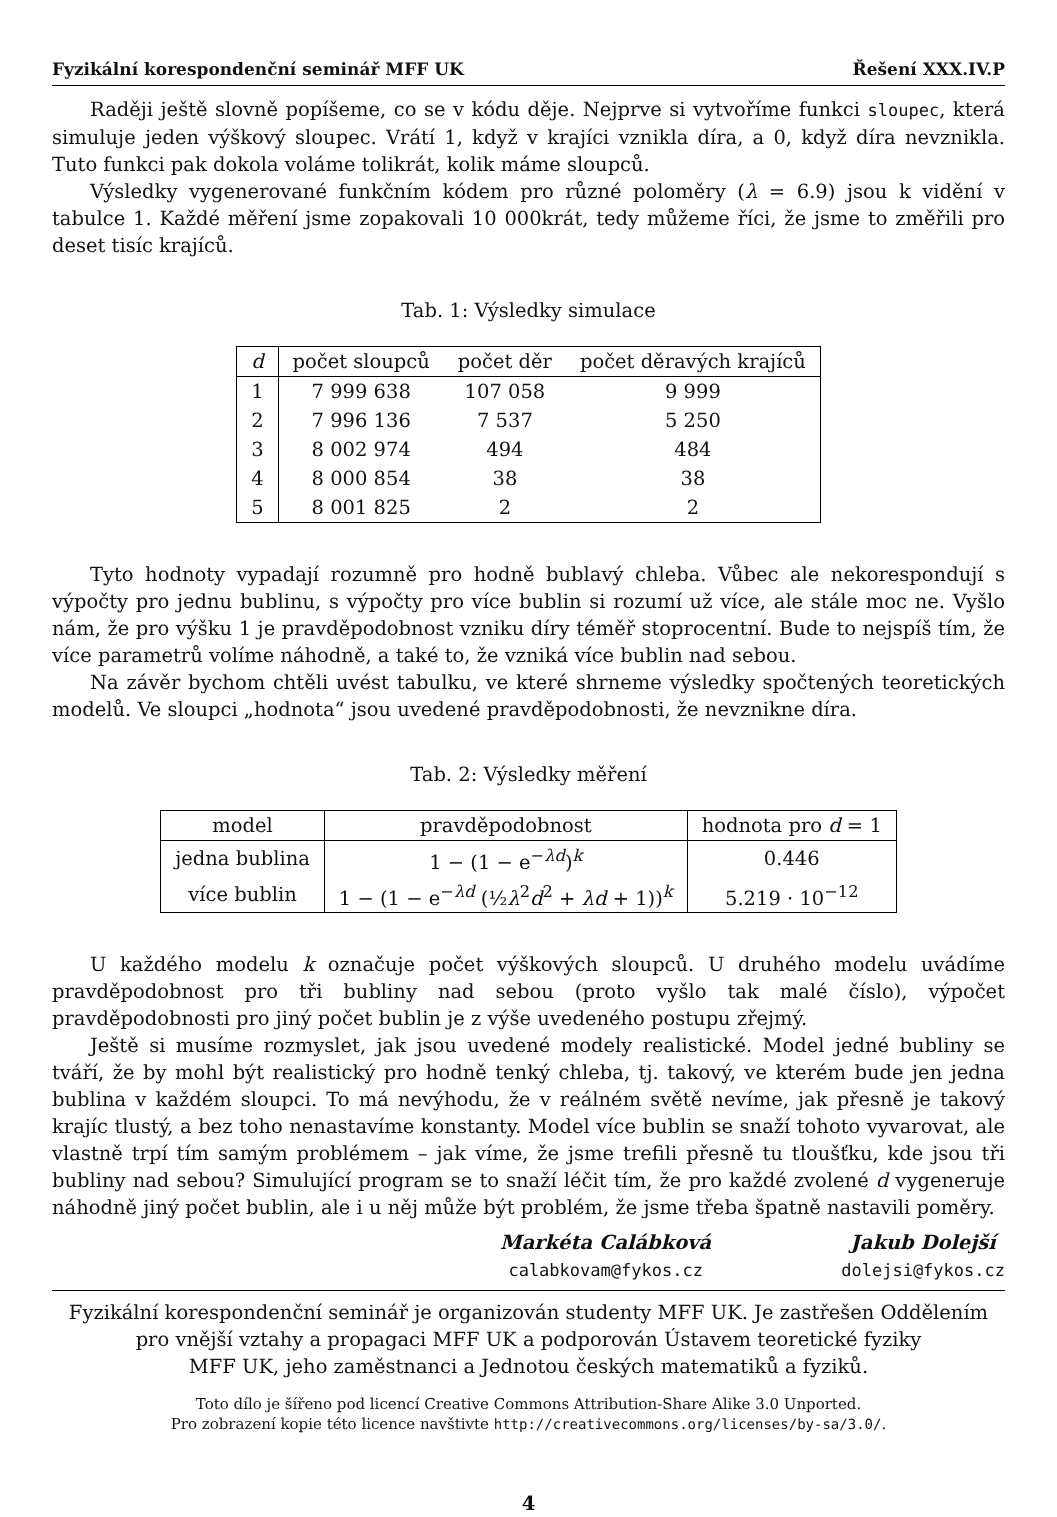Fyzikální korespondenční seminář MFF UK Řešení XXX.IV.P
Raději ještě slovně popíšeme, co se v kódu děje. Nejprve si vytvoříme funkci sloupec, která simuluje jeden výškový sloupec. Vrátí 1, když v krajíci vznikla díra, a 0, když díra nevznikla. Tuto funkci pak dokola voláme tolikrát, kolik máme sloupců.
Výsledky vygenerované funkčním kódem pro různé poloměry (λ = 6.9) jsou k vidění v tabulce 1. Každé měření jsme zopakovali 10 000krát, tedy můžeme říci, že jsme to změřili pro deset tisíc krajíců.
Tab. 1: Výsledky simulace
| d | počet sloupců | počet děr | počet děravých krajíců |
| --- | --- | --- | --- |
| 1 | 7 999 638 | 107 058 | 9 999 |
| 2 | 7 996 136 | 7 537 | 5 250 |
| 3 | 8 002 974 | 494 | 484 |
| 4 | 8 000 854 | 38 | 38 |
| 5 | 8 001 825 | 2 | 2 |
Tyto hodnoty vypadají rozumně pro hodně bublavý chleba. Vůbec ale nekorespondují s výpočty pro jednu bublinu, s výpočty pro více bublin si rozumí už více, ale stále moc ne. Vyšlo nám, že pro výšku 1 je pravděpodobnost vzniku díry téměř stoprocentní. Bude to nejspíš tím, že více parametrů volíme náhodně, a také to, že vzniká více bublin nad sebou.
Na závěr bychom chtěli uvést tabulku, ve které shrneme výsledky spočtených teoretických modelů. Ve sloupci „hodnota“ jsou uvedené pravděpodobnosti, že nevznikne díra.
Tab. 2: Výsledky měření
| model | pravděpodobnost | hodnota pro d = 1 |
| --- | --- | --- |
| jedna bublina | 1 − (1 − e<sup>−λd</sup>)<sup>k</sup> | 0.446 |
| více bublin | 1 − (1 − e<sup>−λd</sup> (½ λ<sup>2</sup> d<sup>2</sup> + λd + 1))<sup>k</sup> | 5.219 · 10<sup>−12</sup> |
U každého modelu k označuje počet výškových sloupců. U druhého modelu uvádíme pravděpodobnost pro tři bubliny nad sebou (proto vyšlo tak malé číslo), výpočet pravděpodobnosti pro jiný počet bublin je z výše uvedeného postupu zřejmý.
Ještě si musíme rozmyslet, jak jsou uvedené modely realistické. Model jedné bubliny se tváří, že by mohl být realistický pro hodně tenký chleba, tj. takový, ve kterém bude jen jedna bublina v každém sloupci. To má nevýhodu, že v reálném světě nevíme, jak přesně je takový krajíc tlustý, a bez toho nenastavíme konstanty. Model více bublin se snaží tohoto vyvarovat, ale vlastně trpí tím samým problémem – jak víme, že jsme trefili přesně tu tloušťku, kde jsou tři bubliny nad sebou? Simulující program se to snaží léčit tím, že pro každé zvolené d vygeneruje náhodně jiný počet bublin, ale i u něj může být problém, že jsme třeba špatně nastavili poměry.
Markéta Calábková
calabkovam@fykos.cz
Jakub Dolejší
dolejsi@fykos.cz
Fyzikální korespondenční seminář je organizován studenty MFF UK. Je zastřešen Oddělením
pro vnější vztahy a propagaci MFF UK a podporován Ústavem teoretické fyziky
MFF UK, jeho zaměstnanci a Jednotou českých matematiků a fyziků.
Toto dílo je šířeno pod licencí Creative Commons Attribution-Share Alike 3.0 Unported.
Pro zobrazení kopie této licence navštivte http://creativecommons.org/licenses/by-sa/3.0/.
4